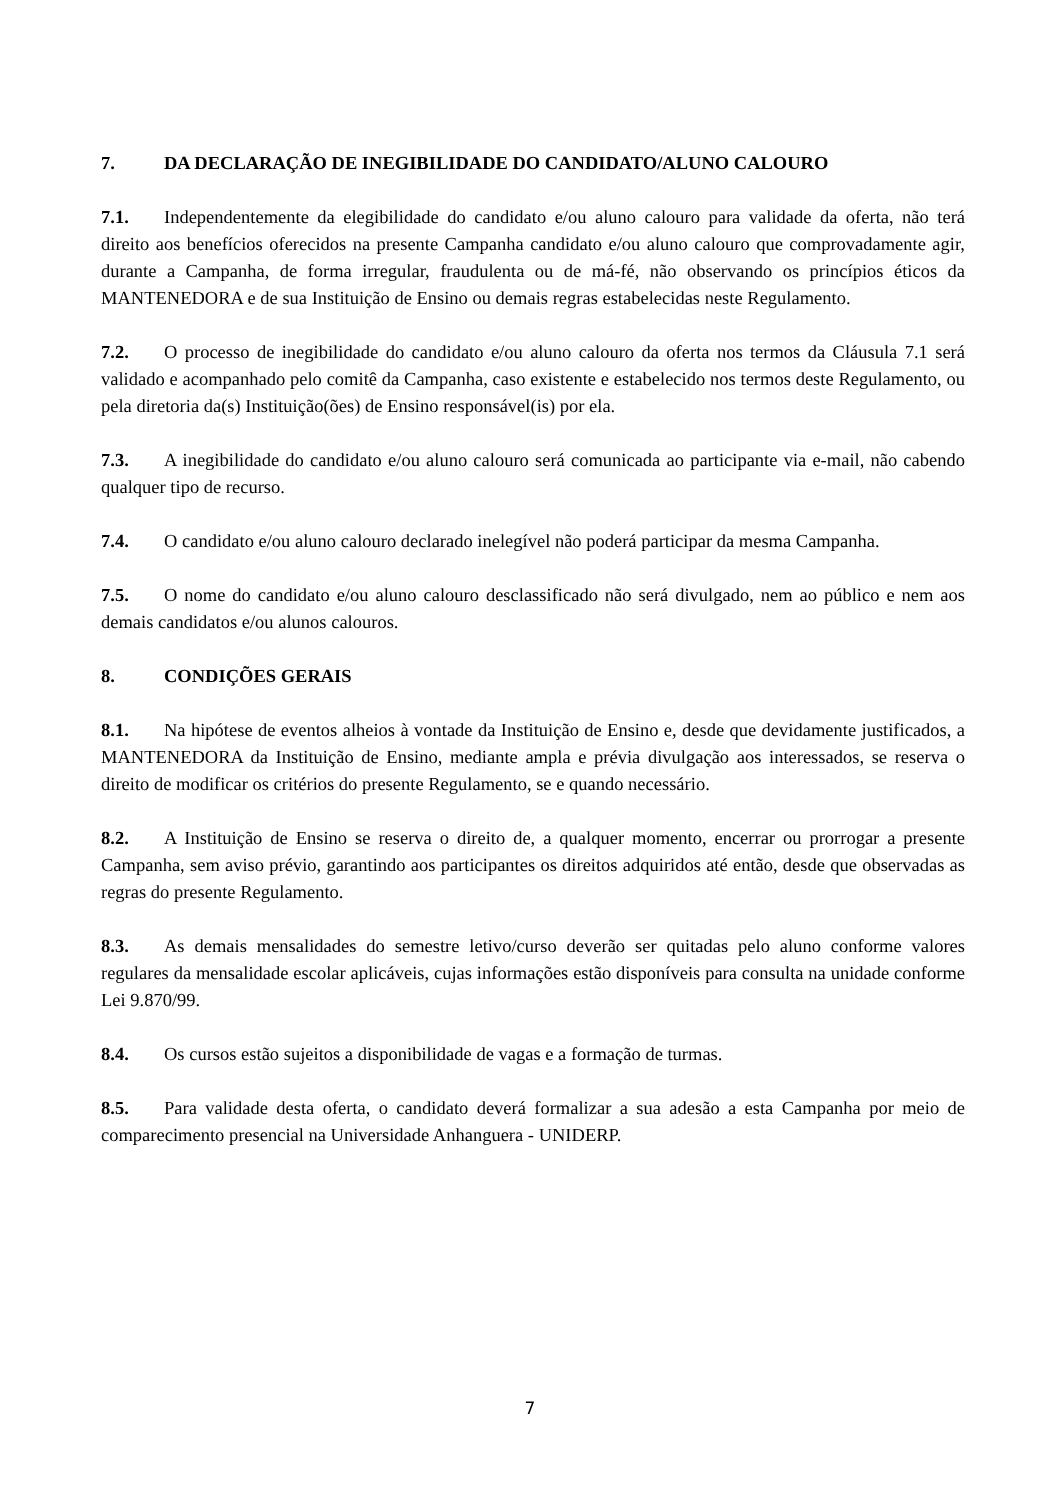7. DA DECLARAÇÃO DE INEGIBILIDADE DO CANDIDATO/ALUNO CALOURO
7.1. Independentemente da elegibilidade do candidato e/ou aluno calouro para validade da oferta, não terá direito aos benefícios oferecidos na presente Campanha candidato e/ou aluno calouro que comprovadamente agir, durante a Campanha, de forma irregular, fraudulenta ou de má-fé, não observando os princípios éticos da MANTENEDORA e de sua Instituição de Ensino ou demais regras estabelecidas neste Regulamento.
7.2. O processo de inegibilidade do candidato e/ou aluno calouro da oferta nos termos da Cláusula 7.1 será validado e acompanhado pelo comitê da Campanha, caso existente e estabelecido nos termos deste Regulamento, ou pela diretoria da(s) Instituição(ões) de Ensino responsável(is) por ela.
7.3. A inegibilidade do candidato e/ou aluno calouro será comunicada ao participante via e-mail, não cabendo qualquer tipo de recurso.
7.4. O candidato e/ou aluno calouro declarado inelegível não poderá participar da mesma Campanha.
7.5. O nome do candidato e/ou aluno calouro desclassificado não será divulgado, nem ao público e nem aos demais candidatos e/ou alunos calouros.
8. CONDIÇÕES GERAIS
8.1. Na hipótese de eventos alheios à vontade da Instituição de Ensino e, desde que devidamente justificados, a MANTENEDORA da Instituição de Ensino, mediante ampla e prévia divulgação aos interessados, se reserva o direito de modificar os critérios do presente Regulamento, se e quando necessário.
8.2. A Instituição de Ensino se reserva o direito de, a qualquer momento, encerrar ou prorrogar a presente Campanha, sem aviso prévio, garantindo aos participantes os direitos adquiridos até então, desde que observadas as regras do presente Regulamento.
8.3. As demais mensalidades do semestre letivo/curso deverão ser quitadas pelo aluno conforme valores regulares da mensalidade escolar aplicáveis, cujas informações estão disponíveis para consulta na unidade conforme Lei 9.870/99.
8.4. Os cursos estão sujeitos a disponibilidade de vagas e a formação de turmas.
8.5. Para validade desta oferta, o candidato deverá formalizar a sua adesão a esta Campanha por meio de comparecimento presencial na Universidade Anhanguera - UNIDERP.
7